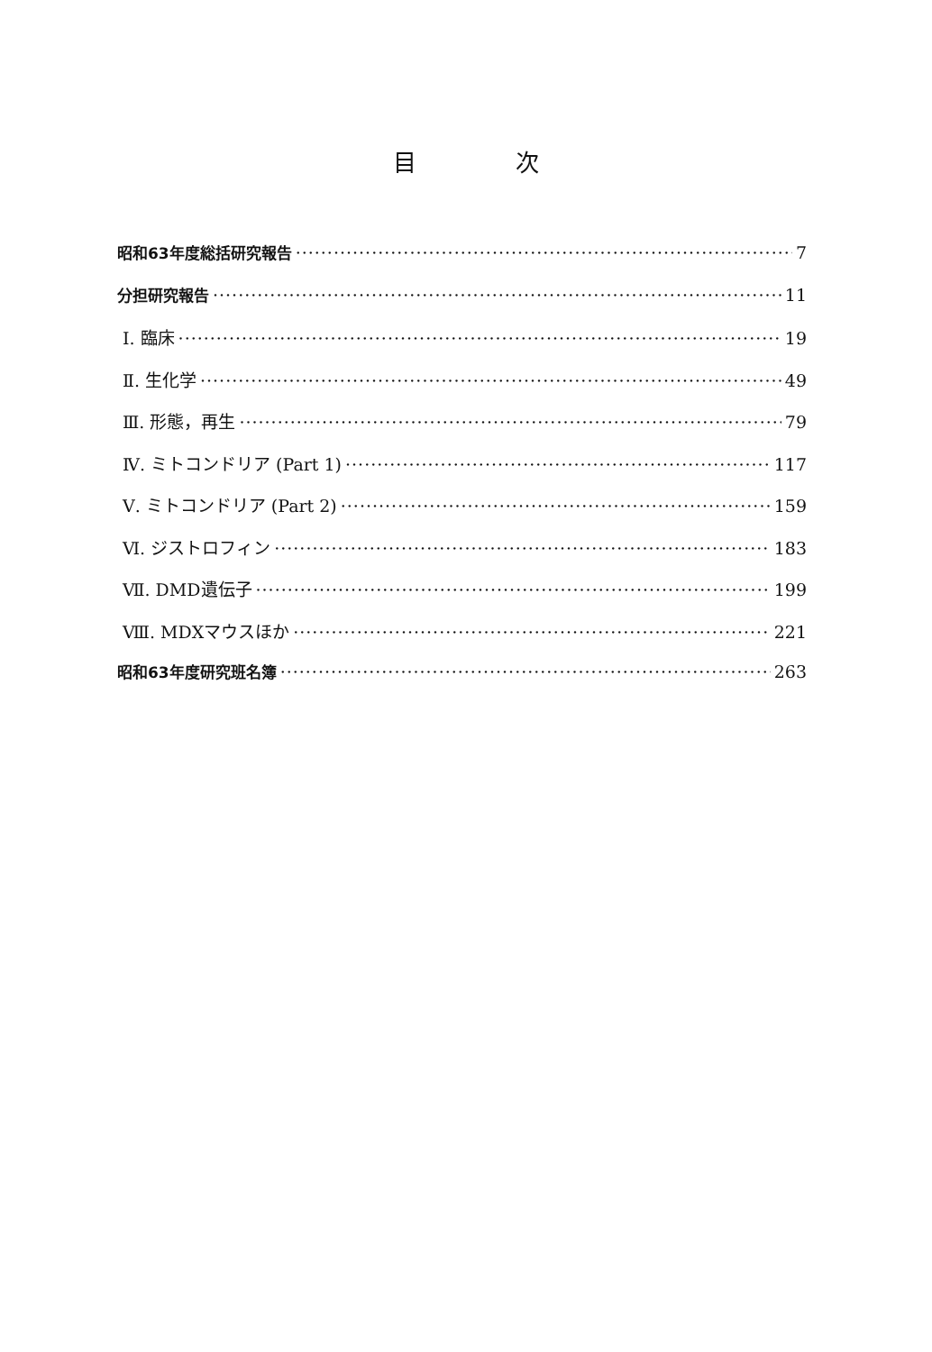目 次
昭和63年度総括研究報告 7
分担研究報告 11
Ⅰ. 臨床 19
Ⅱ. 生化学 49
Ⅲ. 形態，再生 79
Ⅳ. ミトコンドリア (Part 1) 117
Ⅴ. ミトコンドリア (Part 2) 159
Ⅵ. ジストロフィン 183
Ⅶ. DMD遺伝子 199
Ⅷ. MDXマウスほか 221
昭和63年度研究班名簿 263